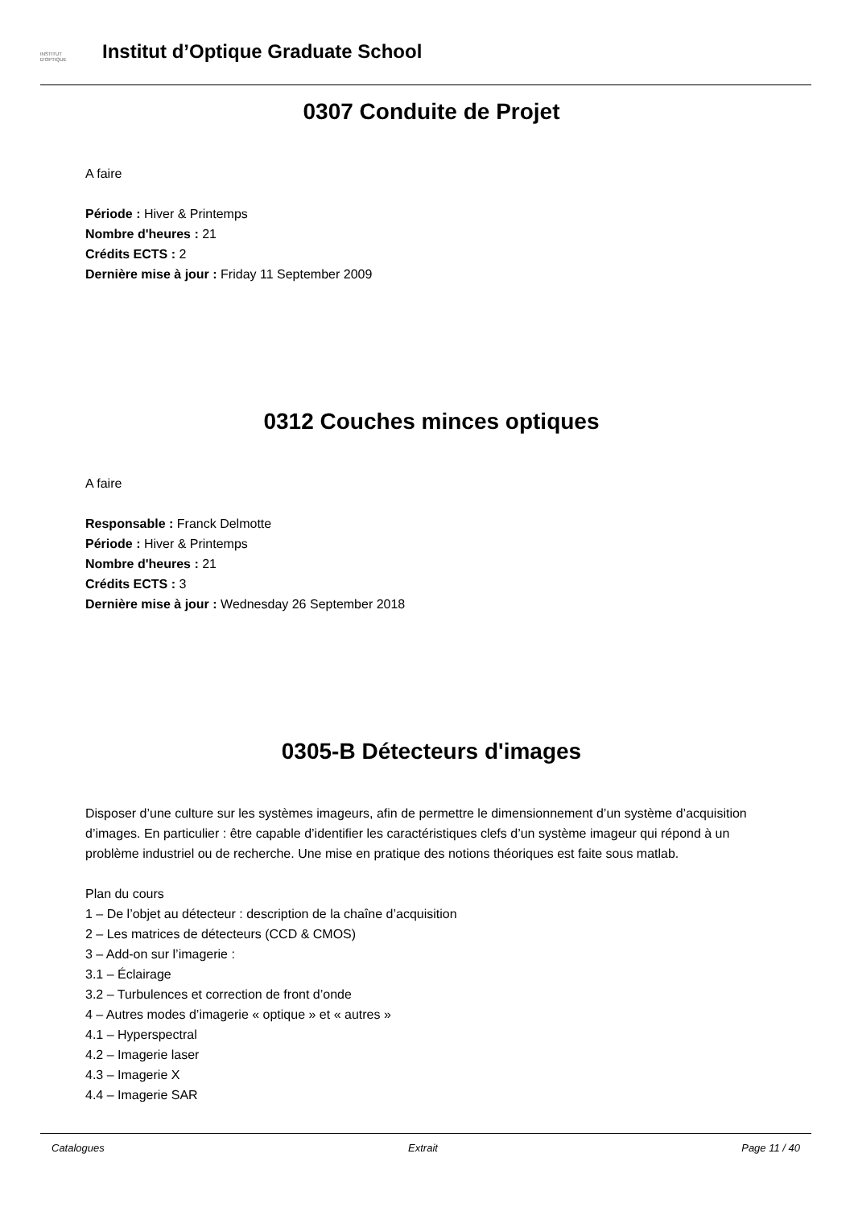INSTITUT
D'OPTIQUE
Institut d’Optique Graduate School
0307 Conduite de Projet
A faire
Période : Hiver & Printemps
Nombre d'heures : 21
Crédits ECTS : 2
Dernière mise à jour : Friday 11 September 2009
0312 Couches minces optiques
A faire
Responsable : Franck Delmotte
Période : Hiver & Printemps
Nombre d'heures : 21
Crédits ECTS : 3
Dernière mise à jour : Wednesday 26 September 2018
0305-B Détecteurs d'images
Disposer d’une culture sur les systèmes imageurs, afin de permettre le dimensionnement d’un système d’acquisition d’images. En particulier : être capable d’identifier les caractéristiques clefs d’un système imageur qui répond à un problème industriel ou de recherche. Une mise en pratique des notions théoriques est faite sous matlab.
Plan du cours
1 – De l’objet au détecteur : description de la chaîne d’acquisition
2 – Les matrices de détecteurs (CCD & CMOS)
3 – Add-on sur l’imagerie :
3.1 – Éclairage
3.2 – Turbulences et correction de front d’onde
4 – Autres modes d’imagerie « optique » et « autres »
4.1 – Hyperspectral
4.2 – Imagerie laser
4.3 – Imagerie X
4.4 – Imagerie SAR
Catalogues Extrait Page 11 / 40